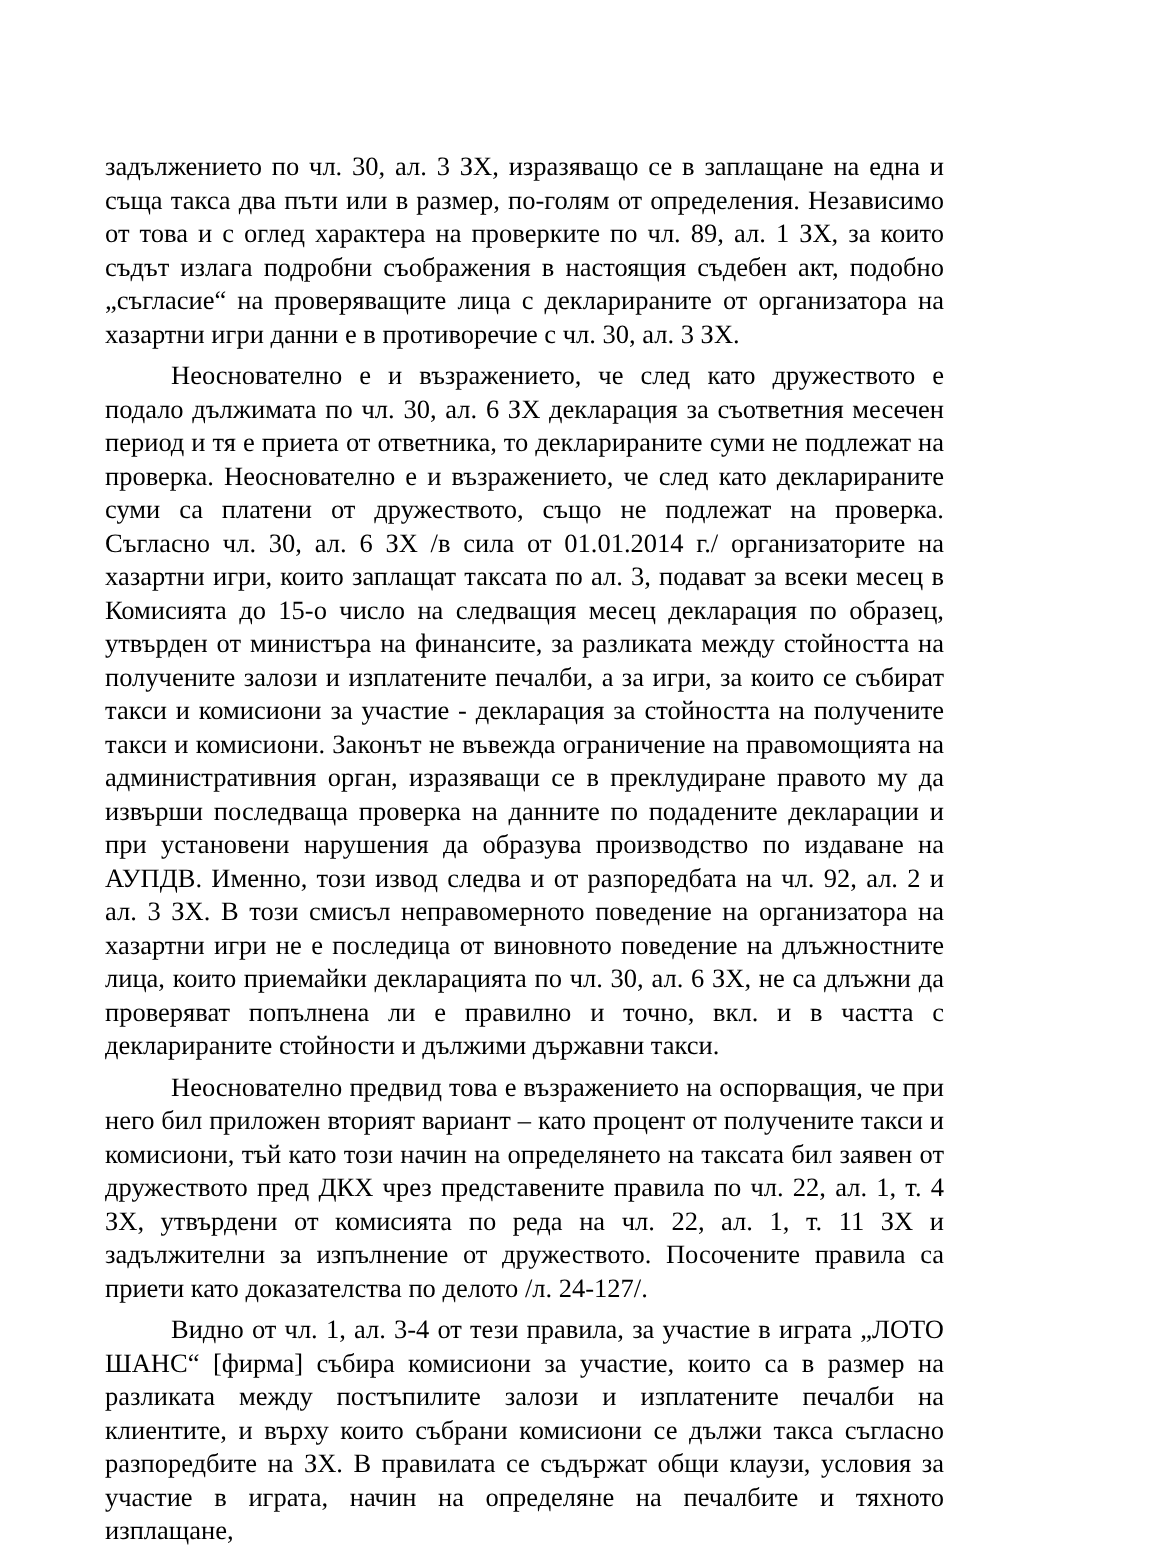задължението по чл. 30, ал. 3 ЗХ, изразяващо се в заплащане на една и съща такса два пъти или в размер, по-голям от определения. Независимо от това и с оглед характера на проверките по чл. 89, ал. 1 ЗХ, за които съдът излага подробни съображения в настоящия съдебен акт, подобно „съгласие“ на проверяващите лица с декларираните от организатора на хазартни игри данни е в противоречие с чл. 30, ал. 3 ЗХ.
Неоснователно е и възражението, че след като дружеството е подало дължимата по чл. 30, ал. 6 ЗХ декларация за съответния месечен период и тя е приета от ответника, то декларираните суми не подлежат на проверка. Неоснователно е и възражението, че след като декларираните суми са платени от дружеството, също не подлежат на проверка. Съгласно чл. 30, ал. 6 ЗХ /в сила от 01.01.2014 г./ организаторите на хазартни игри, които заплащат таксата по ал. 3, подават за всеки месец в Комисията до 15-о число на следващия месец декларация по образец, утвърден от министъра на финансите, за разликата между стойността на получените залози и изплатените печалби, а за игри, за които се събират такси и комисиони за участие - декларация за стойността на получените такси и комисиони. Законът не въвежда ограничение на правомощията на административния орган, изразяващи се в преклудиране правото му да извърши последваща проверка на данните по подадените декларации и при установени нарушения да образува производство по издаване на АУПДВ. Именно, този извод следва и от разпоредбата на чл. 92, ал. 2 и ал. 3 ЗХ. В този смисъл неправомерното поведение на организатора на хазартни игри не е последица от виновното поведение на длъжностните лица, които приемайки декларацията по чл. 30, ал. 6 ЗХ, не са длъжни да проверяват попълнена ли е правилно и точно, вкл. и в частта с декларираните стойности и дължими държавни такси.
Неоснователно предвид това е възражението на оспорващия, че при него бил приложен вторият вариант – като процент от получените такси и комисиони, тъй като този начин на определянето на таксата бил заявен от дружеството пред ДКХ чрез представените правила по чл. 22, ал. 1, т. 4 ЗХ, утвърдени от комисията по реда на чл. 22, ал. 1, т. 11 ЗХ и задължителни за изпълнение от дружеството. Посочените правила са приети като доказателства по делото /л. 24-127/.
Видно от чл. 1, ал. 3-4 от тези правила, за участие в играта „ЛОТО ШАНС“ [фирма] събира комисиони за участие, които са в размер на разликата между постъпилите залози и изплатените печалби на клиентите, и върху които събрани комисиони се дължи такса съгласно разпоредбите на ЗХ. В правилата се съдържат общи клаузи, условия за участие в играта, начин на определяне на печалбите и тяхното изплащане,